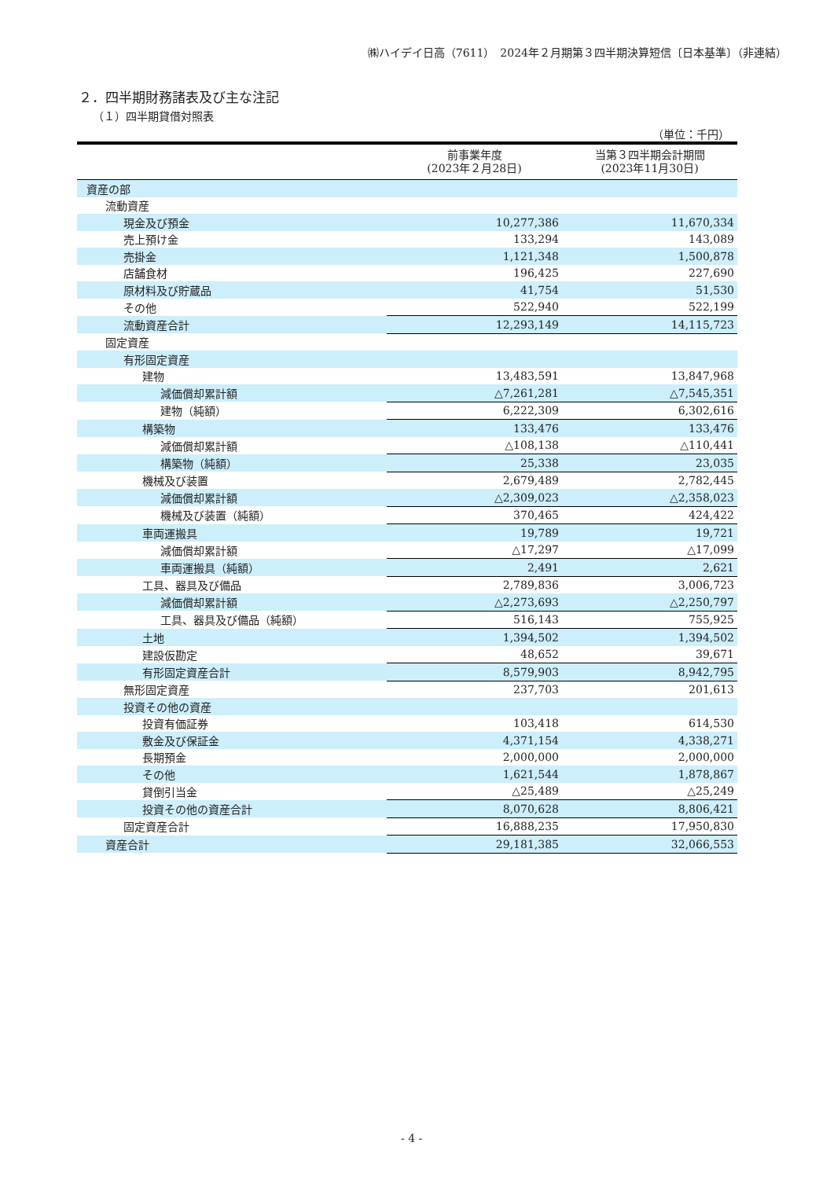㈱ハイデイ日高（7611）　2024年２月期第３四半期決算短信〔日本基準〕（非連結）
２．四半期財務諸表及び主な注記
（１）四半期貸借対照表
（単位：千円）
| | 前事業年度 (2023年２月28日) | 当第３四半期会計期間 (2023年11月30日) |
| --- | --- | --- |
| 資産の部 | | |
| 流動資産 | | |
| 現金及び預金 | 10,277,386 | 11,670,334 |
| 売上預け金 | 133,294 | 143,089 |
| 売掛金 | 1,121,348 | 1,500,878 |
| 店舗食材 | 196,425 | 227,690 |
| 原材料及び貯蔵品 | 41,754 | 51,530 |
| その他 | 522,940 | 522,199 |
| 流動資産合計 | 12,293,149 | 14,115,723 |
| 固定資産 | | |
| 有形固定資産 | | |
| 建物 | 13,483,591 | 13,847,968 |
| 減価償却累計額 | △7,261,281 | △7,545,351 |
| 建物（純額） | 6,222,309 | 6,302,616 |
| 構築物 | 133,476 | 133,476 |
| 減価償却累計額 | △108,138 | △110,441 |
| 構築物（純額） | 25,338 | 23,035 |
| 機械及び装置 | 2,679,489 | 2,782,445 |
| 減価償却累計額 | △2,309,023 | △2,358,023 |
| 機械及び装置（純額） | 370,465 | 424,422 |
| 車両運搬具 | 19,789 | 19,721 |
| 減価償却累計額 | △17,297 | △17,099 |
| 車両運搬具（純額） | 2,491 | 2,621 |
| 工具、器具及び備品 | 2,789,836 | 3,006,723 |
| 減価償却累計額 | △2,273,693 | △2,250,797 |
| 工具、器具及び備品（純額） | 516,143 | 755,925 |
| 土地 | 1,394,502 | 1,394,502 |
| 建設仮勘定 | 48,652 | 39,671 |
| 有形固定資産合計 | 8,579,903 | 8,942,795 |
| 無形固定資産 | 237,703 | 201,613 |
| 投資その他の資産 | | |
| 投資有価証券 | 103,418 | 614,530 |
| 敷金及び保証金 | 4,371,154 | 4,338,271 |
| 長期預金 | 2,000,000 | 2,000,000 |
| その他 | 1,621,544 | 1,878,867 |
| 貸倒引当金 | △25,489 | △25,249 |
| 投資その他の資産合計 | 8,070,628 | 8,806,421 |
| 固定資産合計 | 16,888,235 | 17,950,830 |
| 資産合計 | 29,181,385 | 32,066,553 |
- 4 -